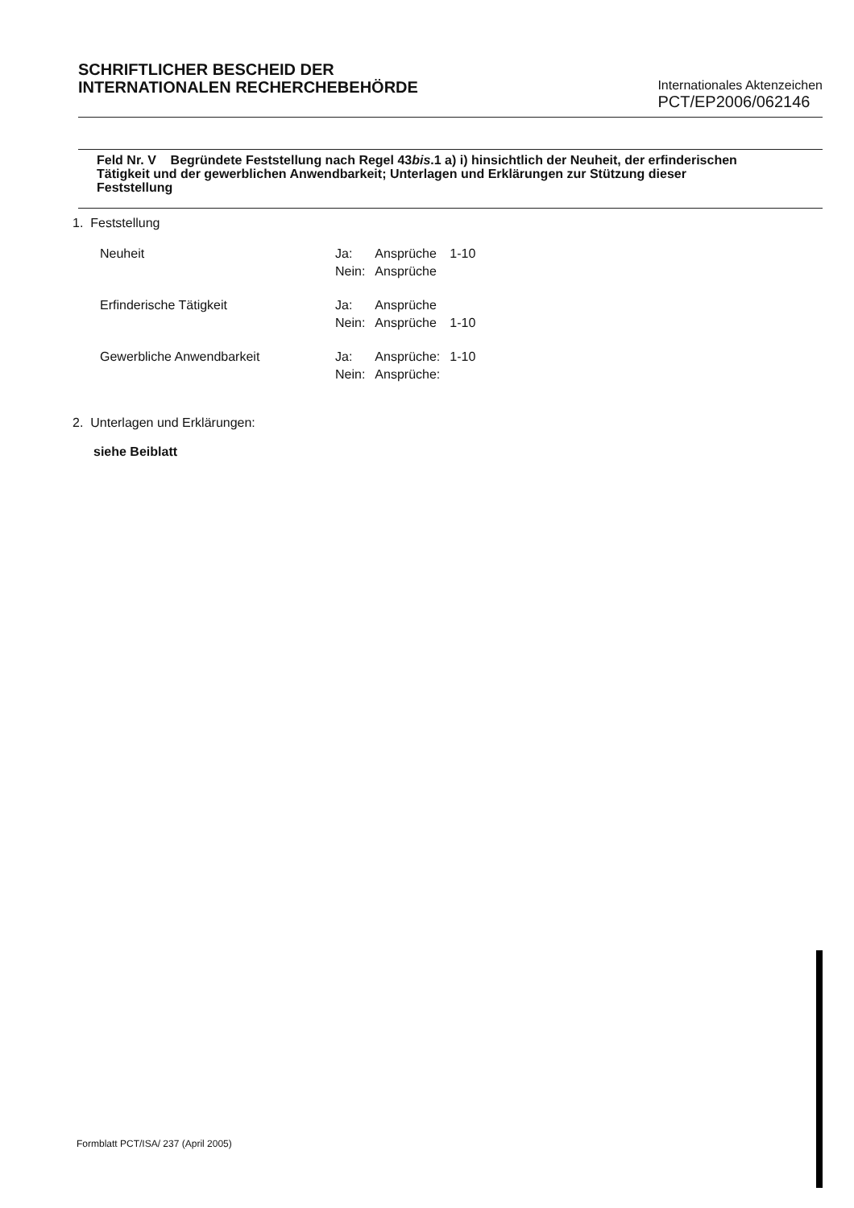SCHRIFTLICHER BESCHEID DER
INTERNATIONALEN RECHERCHEBEHÖRDE
Internationales Aktenzeichen
PCT/EP2006/062146
Feld Nr. V Begründete Feststellung nach Regel 43bis.1 a) i) hinsichtlich der Neuheit, der erfinderischen Tätigkeit und der gewerblichen Anwendbarkeit; Unterlagen und Erklärungen zur Stützung dieser Feststellung
1. Feststellung
| Neuheit | Ja: | Ansprüche | 1-10 |
| | Nein: | Ansprüche | |
| Erfinderische Tätigkeit | Ja: | Ansprüche | |
| | Nein: | Ansprüche | 1-10 |
| Gewerbliche Anwendbarkeit | Ja: | Ansprüche: | 1-10 |
| | Nein: | Ansprüche: | |
2. Unterlagen und Erklärungen:
siehe Beiblatt
Formblatt PCT/ISA/ 237 (April 2005)